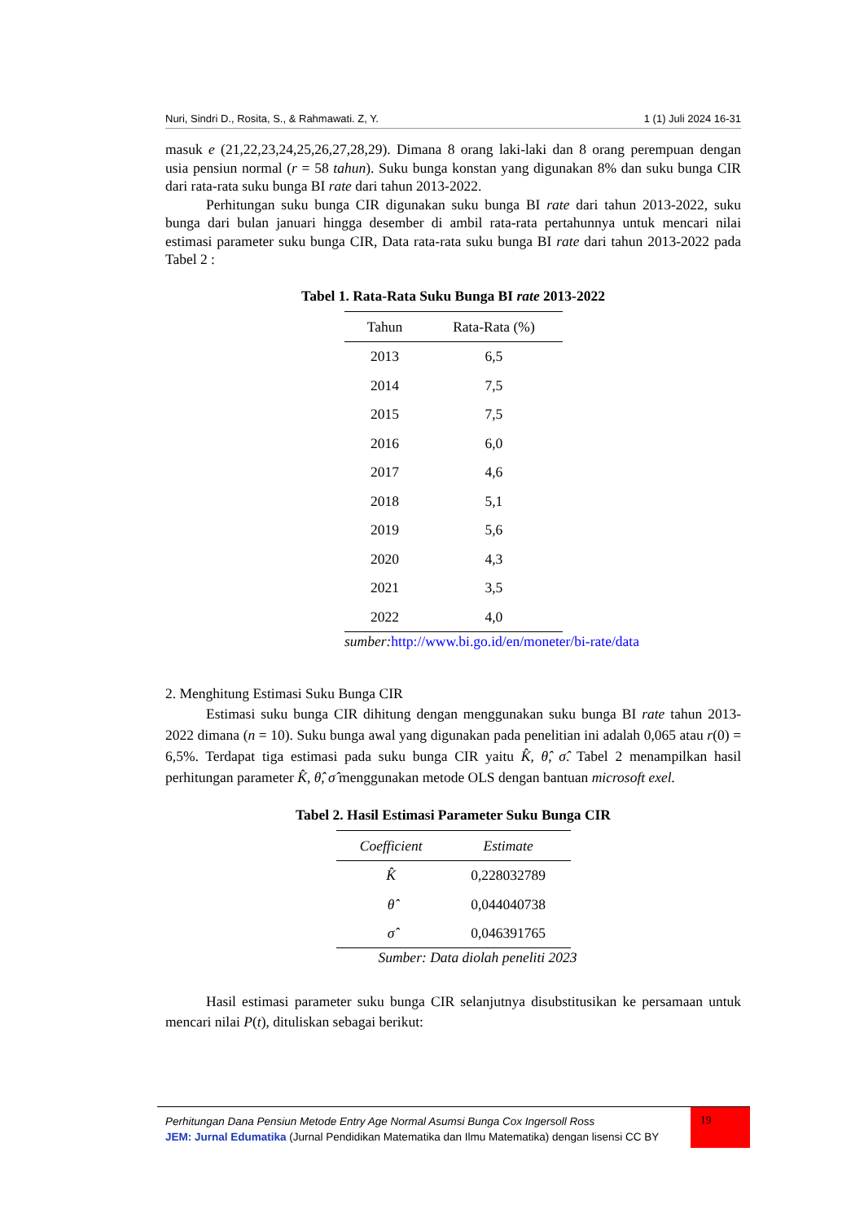Nuri, Sindri D., Rosita, S., & Rahmawati. Z, Y. 1 (1) Juli 2024 16-31
masuk e (21,22,23,24,25,26,27,28,29). Dimana 8 orang laki-laki dan 8 orang perempuan dengan usia pensiun normal (r = 58 tahun). Suku bunga konstan yang digunakan 8% dan suku bunga CIR dari rata-rata suku bunga BI rate dari tahun 2013-2022.
Perhitungan suku bunga CIR digunakan suku bunga BI rate dari tahun 2013-2022, suku bunga dari bulan januari hingga desember di ambil rata-rata pertahunnya untuk mencari nilai estimasi parameter suku bunga CIR, Data rata-rata suku bunga BI rate dari tahun 2013-2022 pada Tabel 2 :
Tabel 1. Rata-Rata Suku Bunga BI rate 2013-2022
| Tahun | Rata-Rata (%) |
| --- | --- |
| 2013 | 6,5 |
| 2014 | 7,5 |
| 2015 | 7,5 |
| 2016 | 6,0 |
| 2017 | 4,6 |
| 2018 | 5,1 |
| 2019 | 5,6 |
| 2020 | 4,3 |
| 2021 | 3,5 |
| 2022 | 4,0 |
sumber:http://www.bi.go.id/en/moneter/bi-rate/data
2. Menghitung Estimasi Suku Bunga CIR
Estimasi suku bunga CIR dihitung dengan menggunakan suku bunga BI rate tahun 2013-2022 dimana (n = 10). Suku bunga awal yang digunakan pada penelitian ini adalah 0,065 atau r(0) = 6,5%. Terdapat tiga estimasi pada suku bunga CIR yaitu K̂, θ̂, σ̂. Tabel 2 menampilkan hasil perhitungan parameter K̂, θ̂, σ̂ menggunakan metode OLS dengan bantuan microsoft exel.
Tabel 2. Hasil Estimasi Parameter Suku Bunga CIR
| Coefficient | Estimate |
| --- | --- |
| K̂ | 0,228032789 |
| θ̂ | 0,044040738 |
| σ̂ | 0,046391765 |
Sumber: Data diolah peneliti 2023
Hasil estimasi parameter suku bunga CIR selanjutnya disubstitusikan ke persamaan untuk mencari nilai P(t), dituliskan sebagai berikut:
Perhitungan Dana Pensiun Metode Entry Age Normal Asumsi Bunga Cox Ingersoll Ross
JEM: Jurnal Edumatika (Jurnal Pendidikan Matematika dan Ilmu Matematika) dengan lisensi CC BY
19